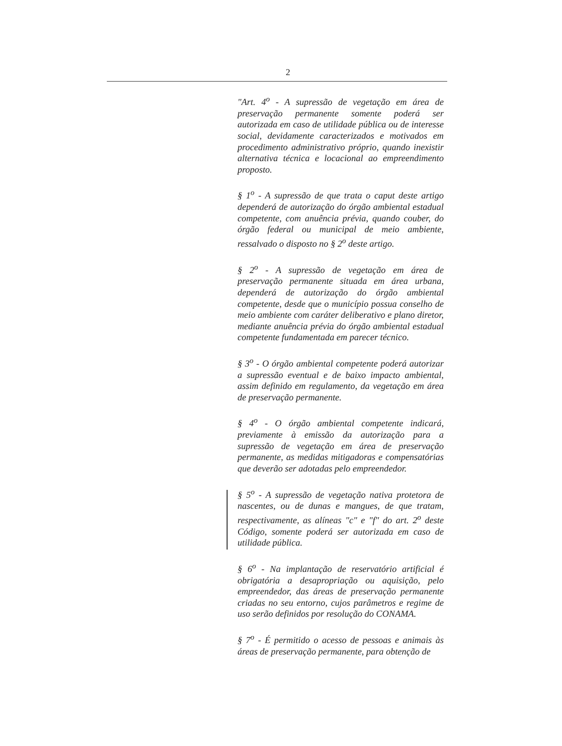2
"Art. 4<sup>o</sup> - A supressão de vegetação em área de preservação permanente somente poderá ser autorizada em caso de utilidade pública ou de interesse social, devidamente caracterizados e motivados em procedimento administrativo próprio, quando inexistir alternativa técnica e locacional ao empreendimento proposto.
§ 1<sup>o</sup> - A supressão de que trata o caput deste artigo dependerá de autorização do órgão ambiental estadual competente, com anuência prévia, quando couber, do órgão federal ou municipal de meio ambiente, ressalvado o disposto no § 2<sup>o</sup> deste artigo.
§ 2<sup>o</sup> - A supressão de vegetação em área de preservação permanente situada em área urbana, dependerá de autorização do órgão ambiental competente, desde que o município possua conselho de meio ambiente com caráter deliberativo e plano diretor, mediante anuência prévia do órgão ambiental estadual competente fundamentada em parecer técnico.
§ 3<sup>o</sup> - O órgão ambiental competente poderá autorizar a supressão eventual e de baixo impacto ambiental, assim definido em regulamento, da vegetação em área de preservação permanente.
§ 4<sup>o</sup> - O órgão ambiental competente indicará, previamente à emissão da autorização para a supressão de vegetação em área de preservação permanente, as medidas mitigadoras e compensatórias que deverão ser adotadas pelo empreendedor.
§ 5<sup>o</sup> - A supressão de vegetação nativa protetora de nascentes, ou de dunas e mangues, de que tratam, respectivamente, as alíneas "c" e "f" do art. 2<sup>o</sup> deste Código, somente poderá ser autorizada em caso de utilidade pública.
§ 6<sup>o</sup> - Na implantação de reservatório artificial é obrigatória a desapropriação ou aquisição, pelo empreendedor, das áreas de preservação permanente criadas no seu entorno, cujos parâmetros e regime de uso serão definidos por resolução do CONAMA.
§ 7<sup>o</sup> - É permitido o acesso de pessoas e animais às áreas de preservação permanente, para obtenção de